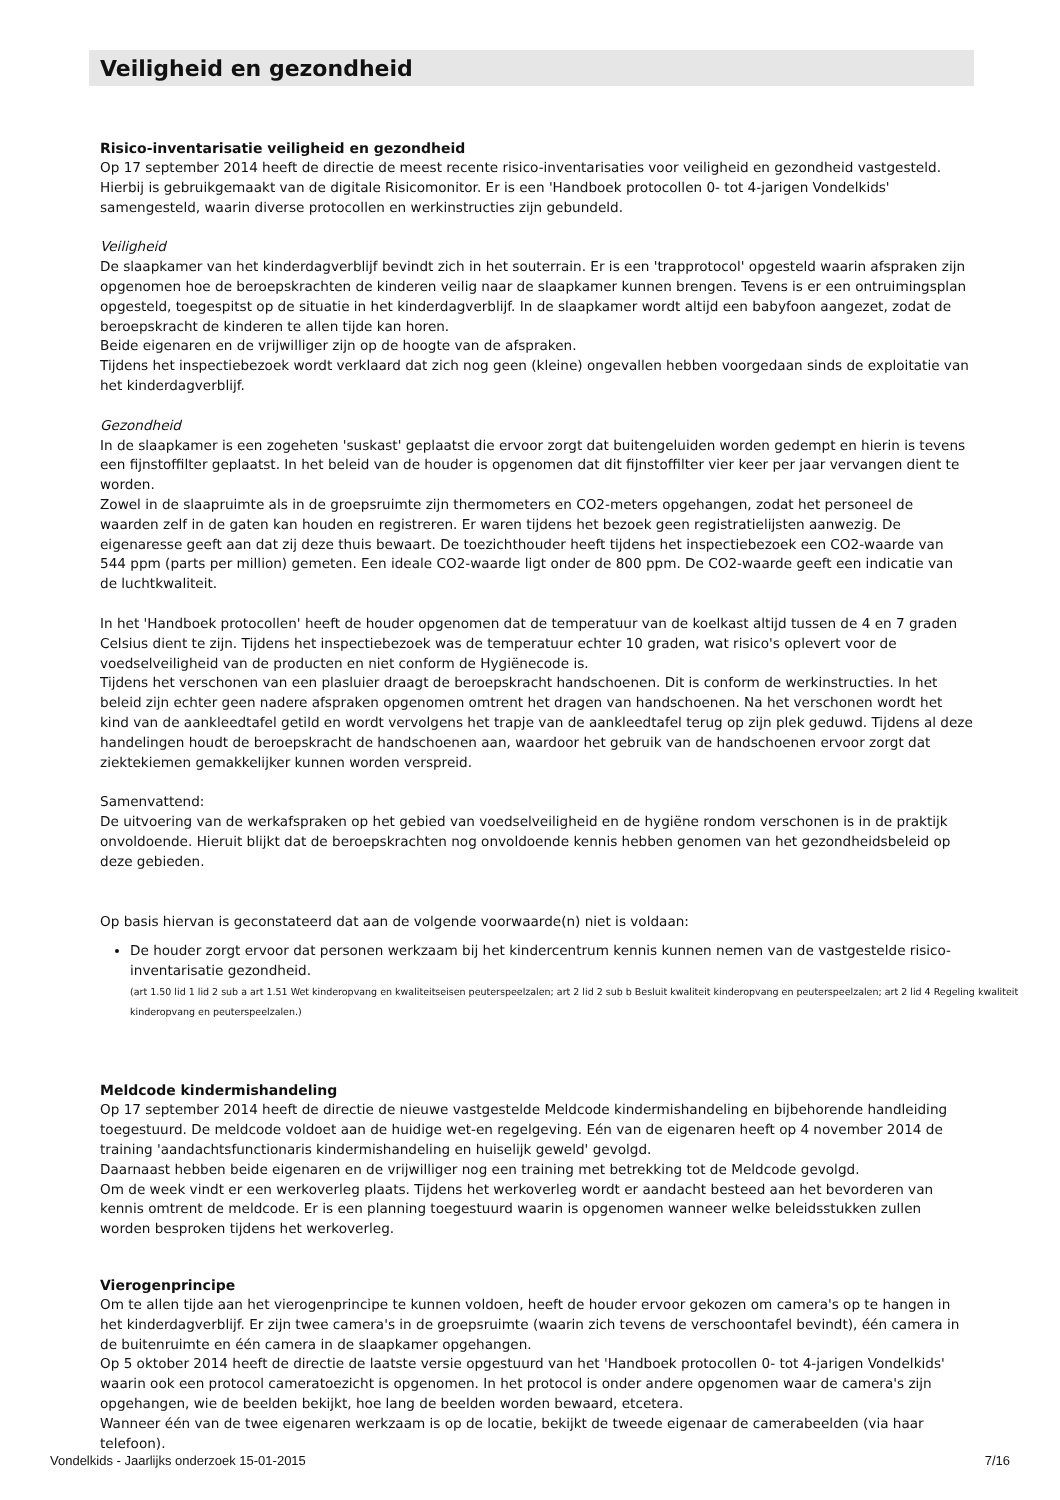Veiligheid en gezondheid
Risico-inventarisatie veiligheid en gezondheid
Op 17 september 2014 heeft de directie de meest recente risico-inventarisaties voor veiligheid en gezondheid vastgesteld.
Hierbij is gebruikgemaakt van de digitale Risicomonitor. Er is een 'Handboek protocollen 0- tot 4-jarigen Vondelkids' samengesteld, waarin diverse protocollen en werkinstructies zijn gebundeld.
Veiligheid
De slaapkamer van het kinderdagverblijf bevindt zich in het souterrain. Er is een 'trapprotocol' opgesteld waarin afspraken zijn opgenomen hoe de beroepskrachten de kinderen veilig naar de slaapkamer kunnen brengen. Tevens is er een ontruimingsplan opgesteld, toegespitst op de situatie in het kinderdagverblijf. In de slaapkamer wordt altijd een babyfoon aangezet, zodat de beroepskracht de kinderen te allen tijde kan horen.
Beide eigenaren en de vrijwilliger zijn op de hoogte van de afspraken.
Tijdens het inspectiebezoek wordt verklaard dat zich nog geen (kleine) ongevallen hebben voorgedaan sinds de exploitatie van het kinderdagverblijf.
Gezondheid
In de slaapkamer is een zogeheten 'suskast' geplaatst die ervoor zorgt dat buitengeluiden worden gedempt en hierin is tevens een fijnstoffilter geplaatst. In het beleid van de houder is opgenomen dat dit fijnstoffilter vier keer per jaar vervangen dient te worden.
Zowel in de slaapruimte als in de groepsruimte zijn thermometers en CO2-meters opgehangen, zodat het personeel de waarden zelf in de gaten kan houden en registreren. Er waren tijdens het bezoek geen registratielijsten aanwezig. De eigenaresse geeft aan dat zij deze thuis bewaart. De toezichthouder heeft tijdens het inspectiebezoek een CO2-waarde van 544 ppm (parts per million) gemeten. Een ideale CO2-waarde ligt onder de 800 ppm. De CO2-waarde geeft een indicatie van de luchtkwaliteit.
In het 'Handboek protocollen' heeft de houder opgenomen dat de temperatuur van de koelkast altijd tussen de 4 en 7 graden Celsius dient te zijn. Tijdens het inspectiebezoek was de temperatuur echter 10 graden, wat risico's oplevert voor de voedselveiligheid van de producten en niet conform de Hygiënecode is.
Tijdens het verschonen van een plasluier draagt de beroepskracht handschoenen. Dit is conform de werkinstructies. In het beleid zijn echter geen nadere afspraken opgenomen omtrent het dragen van handschoenen. Na het verschonen wordt het kind van de aankleedtafel getild en wordt vervolgens het trapje van de aankleedtafel terug op zijn plek geduwd. Tijdens al deze handelingen houdt de beroepskracht de handschoenen aan, waardoor het gebruik van de handschoenen ervoor zorgt dat ziektekiemen gemakkelijker kunnen worden verspreid.
Samenvattend:
De uitvoering van de werkafspraken op het gebied van voedselveiligheid en de hygiëne rondom verschonen is in de praktijk onvoldoende. Hieruit blijkt dat de beroepskrachten nog onvoldoende kennis hebben genomen van het gezondheidsbeleid op deze gebieden.
Op basis hiervan is geconstateerd dat aan de volgende voorwaarde(n) niet is voldaan:
De houder zorgt ervoor dat personen werkzaam bij het kindercentrum kennis kunnen nemen van de vastgestelde risico-inventarisatie gezondheid.
(art 1.50 lid 1 lid 2 sub a art 1.51 Wet kinderopvang en kwaliteitseisen peuterspeelzalen; art 2 lid 2 sub b Besluit kwaliteit kinderopvang en peuterspeelzalen; art 2 lid 4 Regeling kwaliteit kinderopvang en peuterspeelzalen.)
Meldcode kindermishandeling
Op 17 september 2014 heeft de directie de nieuwe vastgestelde Meldcode kindermishandeling en bijbehorende handleiding toegestuurd. De meldcode voldoet aan de huidige wet-en regelgeving. Eén van de eigenaren heeft op 4 november 2014 de training 'aandachtsfunctionaris kindermishandeling en huiselijk geweld' gevolgd.
Daarnaast hebben beide eigenaren en de vrijwilliger nog een training met betrekking tot de Meldcode gevolgd.
Om de week vindt er een werkoverleg plaats. Tijdens het werkoverleg wordt er aandacht besteed aan het bevorderen van kennis omtrent de meldcode. Er is een planning toegestuurd waarin is opgenomen wanneer welke beleidsstukken zullen worden besproken tijdens het werkoverleg.
Vierogenprincipe
Om te allen tijde aan het vierogenprincipe te kunnen voldoen, heeft de houder ervoor gekozen om camera's op te hangen in het kinderdagverblijf. Er zijn twee camera's in de groepsruimte (waarin zich tevens de verschoontafel bevindt), één camera in de buitenruimte en één camera in de slaapkamer opgehangen.
Op 5 oktober 2014 heeft de directie de laatste versie opgestuurd van het 'Handboek protocollen 0- tot 4-jarigen Vondelkids' waarin ook een protocol cameratoezicht is opgenomen. In het protocol is onder andere opgenomen waar de camera's zijn opgehangen, wie de beelden bekijkt, hoe lang de beelden worden bewaard, etcetera.
Wanneer één van de twee eigenaren werkzaam is op de locatie, bekijkt de tweede eigenaar de camerabeelden (via haar telefoon).
Vondelkids - Jaarlijks onderzoek 15-01-2015 7/16